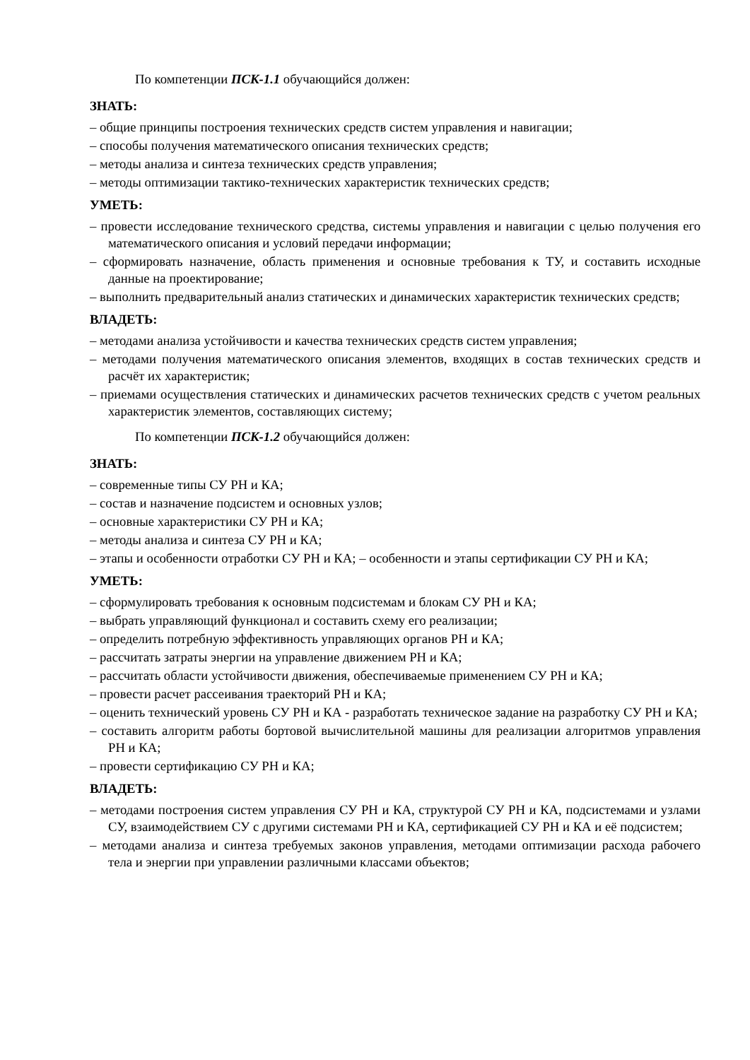По компетенции ПСК-1.1 обучающийся должен:
ЗНАТЬ:
– общие принципы построения технических средств систем управления и навигации;
– способы получения математического описания технических средств;
– методы анализа и синтеза технических средств управления;
– методы оптимизации тактико-технических характеристик технических средств;
УМЕТЬ:
– провести исследование технического средства, системы управления и навигации с целью получения его математического описания и условий передачи информации;
– сформировать назначение, область применения и основные требования к ТУ, и составить исходные данные на проектирование;
– выполнить предварительный анализ статических и динамических характеристик технических средств;
ВЛАДЕТЬ:
– методами анализа устойчивости и качества технических средств систем управления;
– методами получения математического описания элементов, входящих в состав технических средств и расчёт их характеристик;
– приемами осуществления статических и динамических расчетов технических средств с учетом реальных характеристик элементов, составляющих систему;
По компетенции ПСК-1.2 обучающийся должен:
ЗНАТЬ:
– современные типы СУ РН и КА;
– состав и назначение подсистем и основных узлов;
– основные характеристики СУ РН и КА;
– методы анализа и синтеза СУ РН и КА;
– этапы и особенности отработки СУ РН и КА; – особенности и этапы сертификации СУ РН и КА;
УМЕТЬ:
– сформулировать требования к основным подсистемам и блокам СУ РН и КА;
– выбрать управляющий функционал и составить схему его реализации;
– определить потребную эффективность управляющих органов РН и КА;
– рассчитать затраты энергии на управление движением РН и КА;
– рассчитать области устойчивости движения, обеспечиваемые применением СУ РН и КА;
– провести расчет рассеивания траекторий РН и КА;
– оценить технический уровень СУ РН и КА - разработать техническое задание на разработку СУ РН и КА;
– составить алгоритм работы бортовой вычислительной машины для реализации алгоритмов управления РН и КА;
– провести сертификацию СУ РН и КА;
ВЛАДЕТЬ:
– методами построения систем управления СУ РН и КА, структурой СУ РН и КА, подсистемами и узлами СУ, взаимодействием СУ с другими системами РН и КА, сертификацией СУ РН и КА и её подсистем;
– методами анализа и синтеза требуемых законов управления, методами оптимизации расхода рабочего тела и энергии при управлении различными классами объектов;